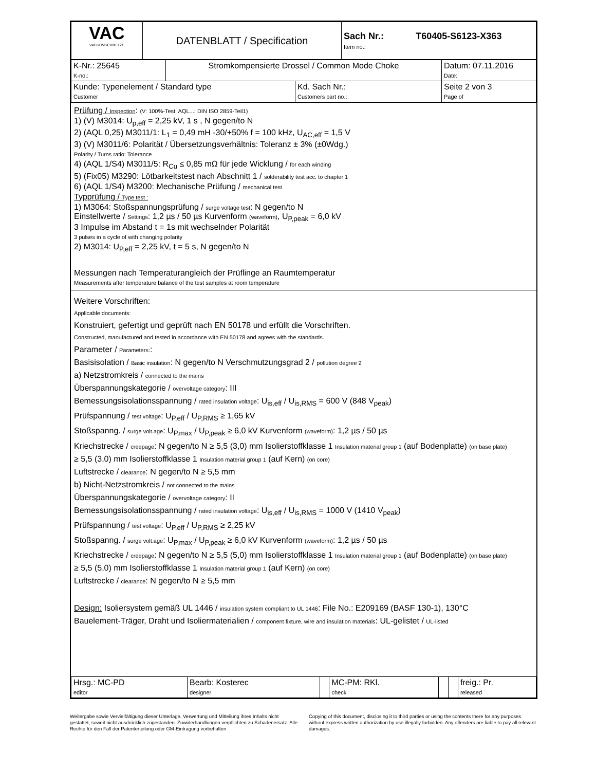| VAC VACUUMSCHMELZE | DATENBLATT / Specification | Sach Nr.: T60405-S6123-X363 Item no.: |
| K-Nr.: 25645 K-no.: | Stromkompensierte Drossel / Common Mode Choke | | Datum: 07.11.2016 Date: |
| Kunde: Typenelement / Standard type Customer | | Kd. Sach Nr.: Customers part no.: | Seite 2 von 3 Page of |
Prüfung / Inspection: (V: 100%-Test; AQL...: DIN ISO 2859-Teil1)
1) (V) M3014: U<sub>p,eff</sub> = 2,25 kV, 1 s , N gegen/to N
2) (AQL 0,25) M3011/1: L<sub>1</sub> = 0,49 mH -30/+50% f = 100 kHz, U<sub>AC,eff</sub> = 1,5 V
3) (V) M3011/6: Polarität / Übersetzungsverhältnis: Toleranz ± 3% (±0Wdg.)
Polarity / Turns ratio: Tolerance
4) (AQL 1/S4) M3011/5: R<sub>Cu</sub> ≤ 0,85 mΩ für jede Wicklung / for each winding
5) (Fix05) M3290: Lötbarkeitstest nach Abschnitt 1 / solderability test acc. to chapter 1
6) (AQL 1/S4) M3200: Mechanische Prüfung / mechanical test
Typprüfung / Type test :
1) M3064: Stoßspannungsprüfung / surge voltage test: N gegen/to N
Einstellwerte / Settings: 1,2 µs / 50 µs Kurvenform (waveform), U<sub>P,peak</sub> = 6,0 kV
3 Impulse im Abstand t = 1s mit wechselnder Polarität
3 pulses in a cycle of with changing polarity
2) M3014: U<sub>P,eff</sub> = 2,25 kV, t = 5 s, N gegen/to N
Messungen nach Temperaturangleich der Prüflinge an Raumtemperatur
Measurements after temperature balance of the test samples at room temperature
Weitere Vorschriften:
Applicable documents:
Konstruiert, gefertigt und geprüft nach EN 50178 und erfüllt die Vorschriften.
Constructed, manufactured and tested in accordance with EN 50178 and agrees with the standards.
Parameter / Parameters::
Basisisolation / Basic insulation: N gegen/to N Verschmutzungsgrad 2 / pollution degree 2
a) Netzstromkreis / connected to the mains
Überspannungskategorie / overvoltage category: III
Bemessungsisolationsspannung / rated insulation voltage: U<sub>is,eff</sub> / U<sub>is,RMS</sub> = 600 V (848 V<sub>peak</sub>)
Prüfspannung / test voltage: U<sub>P,eff</sub> / U<sub>P,RMS</sub> ≥ 1,65 kV
Stoßspanng. / surge volt.age: U<sub>P,max</sub> / U<sub>P,peak</sub> ≥ 6,0 kV Kurvenform (waveform): 1,2 µs / 50 µs
Kriechstrecke / creepage: N gegen/to N ≥ 5,5 (3,0) mm Isolierstoffklasse 1 Insulation material group 1 (auf Bodenplatte) (on base plate)
≥ 5,5 (3,0) mm Isolierstoffklasse 1 Insulation material group 1 (auf Kern) (on core)
Luftstrecke / clearance: N gegen/to N ≥ 5,5 mm
b) Nicht-Netzstromkreis / not connected to the mains
Überspannungskategorie / overvoltage category: II
Bemessungsisolationsspannung / rated insulation voltage: U<sub>is,eff</sub> / U<sub>is,RMS</sub> = 1000 V (1410 V<sub>peak</sub>)
Prüfspannung / test voltage: U<sub>P,eff</sub> / U<sub>P,RMS</sub> ≥ 2,25 kV
Stoßspanng. / surge volt.age: U<sub>P,max</sub> / U<sub>P,peak</sub> ≥ 6,0 kV Kurvenform (waveform): 1,2 µs / 50 µs
Kriechstrecke / creepage: N gegen/to N ≥ 5,5 (5,0) mm Isolierstoffklasse 1 Insulation material group 1 (auf Bodenplatte) (on base plate)
≥ 5,5 (5,0) mm Isolierstoffklasse 1 Insulation material group 1 (auf Kern) (on core)
Luftstrecke / clearance: N gegen/to N ≥ 5,5 mm
Design: Isoliersystem gemäß UL 1446 / insulation system compliant to UL 1446: File No.: E209169 (BASF 130-1), 130°C
Bauelement-Träger, Draht und Isoliermaterialien / component fixture, wire and insulation materials: UL-gelistet / UL-listed
| Hrsg.: MC-PD editor | Bearb: Kosterec designer | | MC-PM: RKl. check | | | freig.: Pr. released |
Weitergabe sowie Vervielfältigung dieser Unterlage, Verwertung und Mitteilung ihres Inhalts nicht gestattet, soweit nicht ausdrücklich zugestanden. Zuwiderhandlungen verpflichten zu Schadenersatz. Alle Rechte für den Fall der Patenterteilung oder GM-Eintragung vorbehalten
Copying of this document, disclosing it to third parties or using the contents there for any purposes without express written authorization by use illegally forbidden. Any offenders are liable to pay all relevant damages.